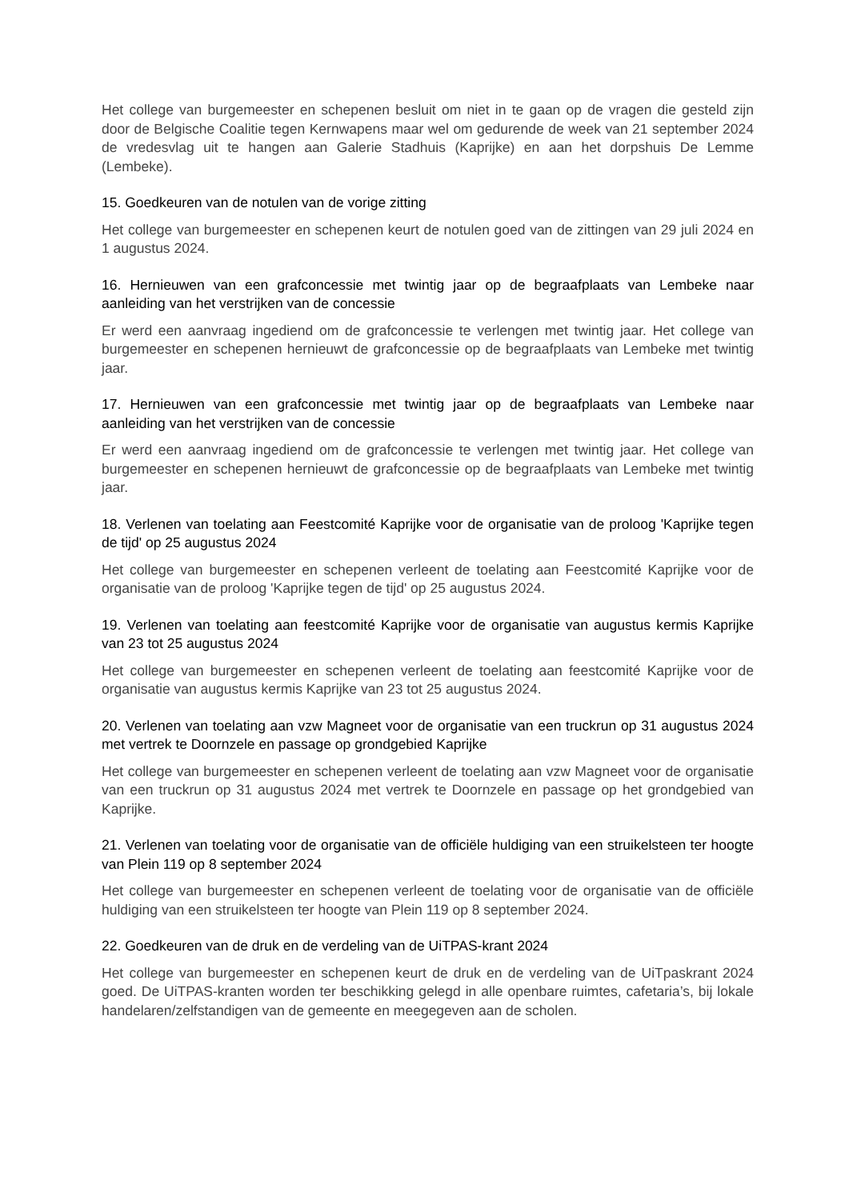Het college van burgemeester en schepenen besluit om niet in te gaan op de vragen die gesteld zijn door de Belgische Coalitie tegen Kernwapens maar wel om gedurende de week van 21 september 2024 de vredesvlag uit te hangen aan Galerie Stadhuis (Kaprijke) en aan het dorpshuis De Lemme (Lembeke).
15. Goedkeuren van de notulen van de vorige zitting
Het college van burgemeester en schepenen keurt de notulen goed van de zittingen van 29 juli 2024 en 1 augustus 2024.
16. Hernieuwen van een grafconcessie met twintig jaar op de begraafplaats van Lembeke naar aanleiding van het verstrijken van de concessie
Er werd een aanvraag ingediend om de grafconcessie te verlengen met twintig jaar. Het college van burgemeester en schepenen hernieuwt de grafconcessie op de begraafplaats van Lembeke met twintig jaar.
17. Hernieuwen van een grafconcessie met twintig jaar op de begraafplaats van Lembeke naar aanleiding van het verstrijken van de concessie
Er werd een aanvraag ingediend om de grafconcessie te verlengen met twintig jaar. Het college van burgemeester en schepenen hernieuwt de grafconcessie op de begraafplaats van Lembeke met twintig jaar.
18. Verlenen van toelating aan Feestcomité Kaprijke voor de organisatie van de proloog 'Kaprijke tegen de tijd' op 25 augustus 2024
Het college van burgemeester en schepenen verleent de toelating aan Feestcomité Kaprijke voor de organisatie van de proloog 'Kaprijke tegen de tijd' op 25 augustus 2024.
19. Verlenen van toelating aan feestcomité Kaprijke voor de organisatie van augustus kermis Kaprijke van 23 tot 25 augustus 2024
Het college van burgemeester en schepenen verleent de toelating aan feestcomité Kaprijke voor de organisatie van augustus kermis Kaprijke van 23 tot 25 augustus 2024.
20. Verlenen van toelating aan vzw Magneet voor de organisatie van een truckrun op 31 augustus 2024 met vertrek te Doornzele en passage op grondgebied Kaprijke
Het college van burgemeester en schepenen verleent de toelating aan vzw Magneet voor de organisatie van een truckrun op 31 augustus 2024 met vertrek te Doornzele en passage op het grondgebied van Kaprijke.
21. Verlenen van toelating voor de organisatie van de officiële huldiging van een struikelsteen ter hoogte van Plein 119 op 8 september 2024
Het college van burgemeester en schepenen verleent de toelating voor de organisatie van de officiële huldiging van een struikelsteen ter hoogte van Plein 119 op 8 september 2024.
22. Goedkeuren van de druk en de verdeling van de UiTPAS-krant 2024
Het college van burgemeester en schepenen keurt de druk en de verdeling van de UiTpaskrant 2024 goed. De UiTPAS-kranten worden ter beschikking gelegd in alle openbare ruimtes, cafetaria’s, bij lokale handelaren/zelfstandigen van de gemeente en meegegeven aan de scholen.